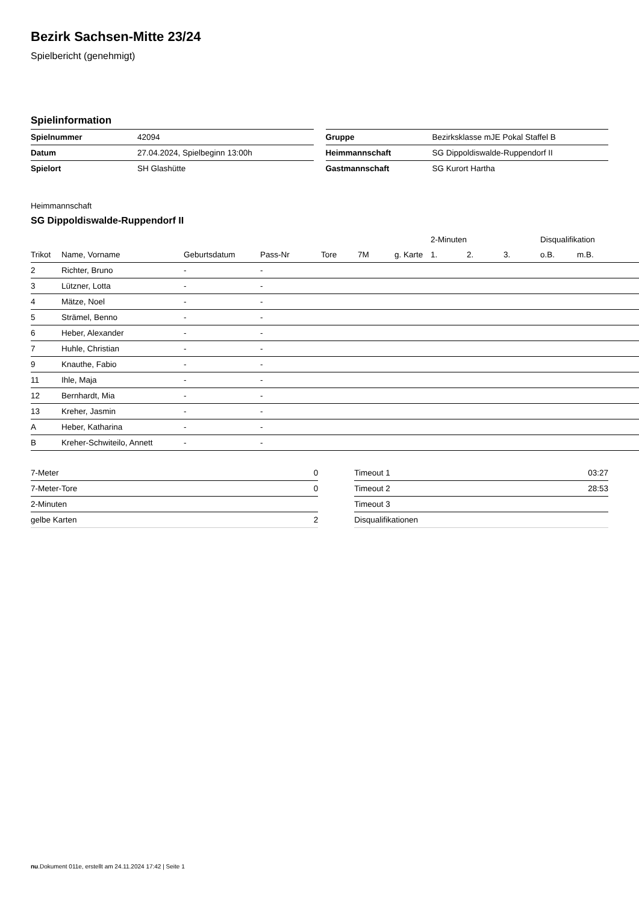Bezirk Sachsen-Mitte 23/24
Spielbericht (genehmigt)
Spielinformation
| Spielnummer | 42094 |
| Datum | 27.04.2024, Spielbeginn 13:00h |
| Spielort | SH Glashütte |
| Gruppe | Bezirksklasse mJE Pokal Staffel B |
| Heimmannschaft | SG Dippoldiswalde-Ruppendorf II |
| Gastmannschaft | SG Kurort Hartha |
Heimmannschaft
SG Dippoldiswalde-Ruppendorf II
| | | | | | | | | 2-Minuten | | | Disqualifikation | |
| --- | --- | --- | --- | --- | --- | --- | --- | --- | --- | --- | --- | --- |
| Trikot | Name, Vorname | Geburtsdatum | Pass-Nr | Tore | 7M | g. Karte | | 1. | 2. | 3. | o.B. | m.B. |
| 2 | Richter, Bruno | - | - | | | | | | | | | |
| 3 | Lützner, Lotta | - | - | | | | | | | | | |
| 4 | Mätze, Noel | - | - | | | | | | | | | |
| 5 | Strämel, Benno | - | - | | | | | | | | | |
| 6 | Heber, Alexander | - | - | | | | | | | | | |
| 7 | Huhle, Christian | - | - | | | | | | | | | |
| 9 | Knauthe, Fabio | - | - | | | | | | | | | |
| 11 | Ihle, Maja | - | - | | | | | | | | | |
| 12 | Bernhardt, Mia | - | - | | | | | | | | | |
| 13 | Kreher, Jasmin | - | - | | | | | | | | | |
| A | Heber, Katharina | - | - | | | | | | | | | |
| B | Kreher-Schwiteilo, Annett | - | - | | | | | | | | | |
| 7-Meter | 0 |
| 7-Meter-Tore | 0 |
| 2-Minuten | |
| gelbe Karten | 2 |
| Timeout 1 | 03:27 |
| Timeout 2 | 28:53 |
| Timeout 3 | |
| Disqualifikationen | |
nu.Dokument 011e, erstellt am 24.11.2024 17:42 | Seite 1